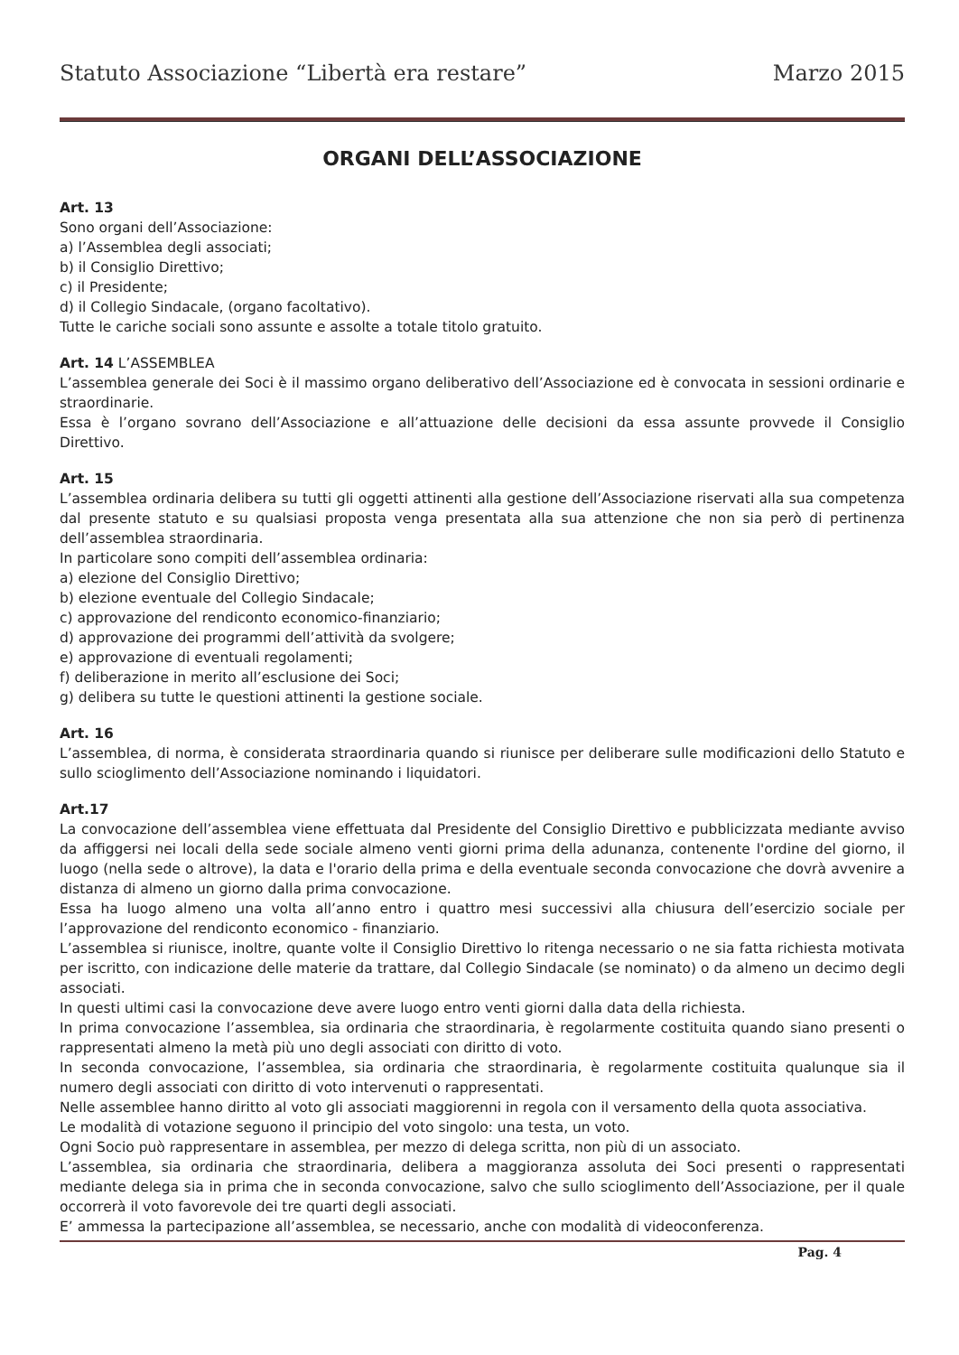Statuto Associazione “Libertà era restare” Marzo 2015
ORGANI DELL’ASSOCIAZIONE
Art. 13
Sono organi dell’Associazione:
a) l’Assemblea degli associati;
b) il Consiglio Direttivo;
c) il Presidente;
d) il Collegio Sindacale, (organo facoltativo).
Tutte le cariche sociali sono assunte e assolte a totale titolo gratuito.
Art. 14 L’ASSEMBLEA
L’assemblea generale dei Soci è il massimo organo deliberativo dell’Associazione ed è convocata in sessioni ordinarie e straordinarie.
Essa è l’organo sovrano dell’Associazione e all’attuazione delle decisioni da essa assunte provvede il Consiglio Direttivo.
Art. 15
L’assemblea ordinaria delibera su tutti gli oggetti attinenti alla gestione dell’Associazione riservati alla sua competenza dal presente statuto e su qualsiasi proposta venga presentata alla sua attenzione che non sia però di pertinenza dell’assemblea straordinaria.
In particolare sono compiti dell’assemblea ordinaria:
a) elezione del Consiglio Direttivo;
b) elezione eventuale del Collegio Sindacale;
c) approvazione del rendiconto economico-finanziario;
d) approvazione dei programmi dell’attività da svolgere;
e) approvazione di eventuali regolamenti;
f) deliberazione in merito all’esclusione dei Soci;
g) delibera su tutte le questioni attinenti la gestione sociale.
Art. 16
L’assemblea, di norma, è considerata straordinaria quando si riunisce per deliberare sulle modificazioni dello Statuto e sullo scioglimento dell’Associazione nominando i liquidatori.
Art.17
La convocazione dell’assemblea viene effettuata dal Presidente del Consiglio Direttivo e pubblicizzata mediante avviso da affiggersi nei locali della sede sociale almeno venti giorni prima della adunanza, contenente l'ordine del giorno, il luogo (nella sede o altrove), la data e l'orario della prima e della eventuale seconda convocazione che dovrà avvenire a distanza di almeno un giorno dalla prima convocazione.
Essa ha luogo almeno una volta all’anno entro i quattro mesi successivi alla chiusura dell’esercizio sociale per l’approvazione del rendiconto economico - finanziario.
L’assemblea si riunisce, inoltre, quante volte il Consiglio Direttivo lo ritenga necessario o ne sia fatta richiesta motivata per iscritto, con indicazione delle materie da trattare, dal Collegio Sindacale (se nominato) o da almeno un decimo degli associati.
In questi ultimi casi la convocazione deve avere luogo entro venti giorni dalla data della richiesta.
In prima convocazione l’assemblea, sia ordinaria che straordinaria, è regolarmente costituita quando siano presenti o rappresentati almeno la metà più uno degli associati con diritto di voto.
In seconda convocazione, l’assemblea, sia ordinaria che straordinaria, è regolarmente costituita qualunque sia il numero degli associati con diritto di voto intervenuti o rappresentati.
Nelle assemblee hanno diritto al voto gli associati maggiorenni in regola con il versamento della quota associativa.
Le modalità di votazione seguono il principio del voto singolo: una testa, un voto.
Ogni Socio può rappresentare in assemblea, per mezzo di delega scritta, non più di un associato.
L’assemblea, sia ordinaria che straordinaria, delibera a maggioranza assoluta dei Soci presenti o rappresentati mediante delega sia in prima che in seconda convocazione, salvo che sullo scioglimento dell’Associazione, per il quale occorrerà il voto favorevole dei tre quarti degli associati.
E’ ammessa la partecipazione all’assemblea, se necessario, anche con modalità di videoconferenza.
Pag. 4